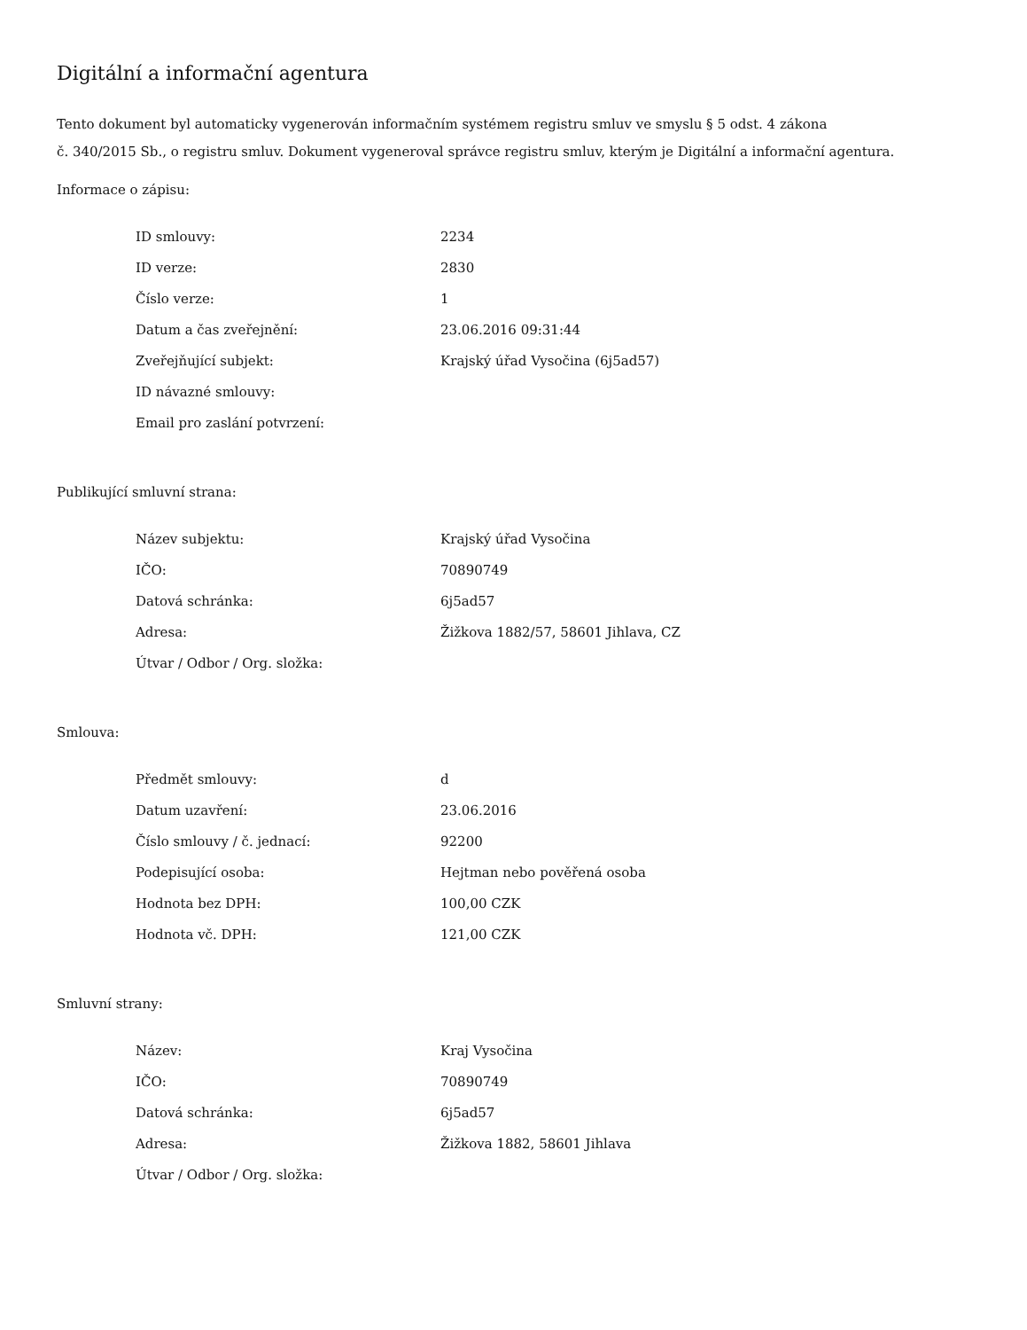Digitální a informační agentura
Tento dokument byl automaticky vygenerován informačním systémem registru smluv ve smyslu § 5 odst. 4 zákona
č. 340/2015 Sb., o registru smluv. Dokument vygeneroval správce registru smluv, kterým je Digitální a informační agentura.
Informace o zápisu:
| ID smlouvy: | 2234 |
| ID verze: | 2830 |
| Číslo verze: | 1 |
| Datum a čas zveřejnění: | 23.06.2016 09:31:44 |
| Zveřejňující subjekt: | Krajský úřad Vysočina (6j5ad57) |
| ID návazné smlouvy: | |
| Email pro zaslání potvrzení: | |
Publikující smluvní strana:
| Název subjektu: | Krajský úřad Vysočina |
| IČO: | 70890749 |
| Datová schránka: | 6j5ad57 |
| Adresa: | Žižkova 1882/57, 58601 Jihlava, CZ |
| Útvar / Odbor / Org. složka: | |
Smlouva:
| Předmět smlouvy: | d |
| Datum uzavření: | 23.06.2016 |
| Číslo smlouvy / č. jednací: | 92200 |
| Podepisující osoba: | Hejtman nebo pověřená osoba |
| Hodnota bez DPH: | 100,00 CZK |
| Hodnota vč. DPH: | 121,00 CZK |
Smluvní strany:
| Název: | Kraj Vysočina |
| IČO: | 70890749 |
| Datová schránka: | 6j5ad57 |
| Adresa: | Žižkova 1882, 58601 Jihlava |
| Útvar / Odbor / Org. složka: | |